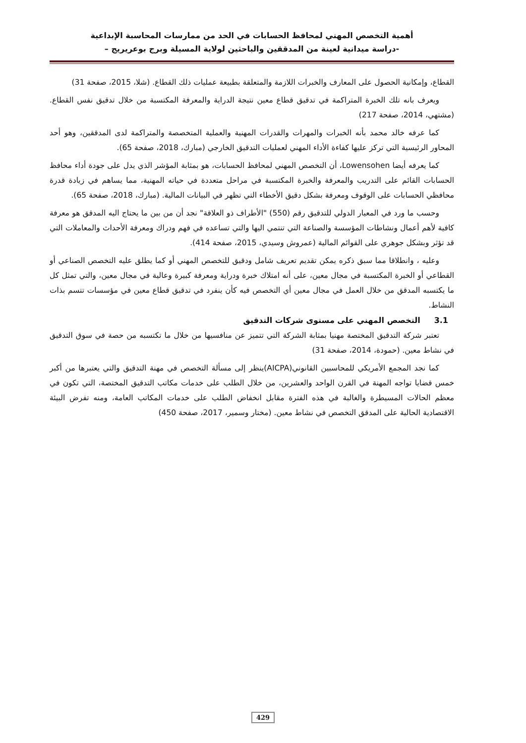أهمية التخصص المهني لمحافظ الحسابات في الحد من ممارسات المحاسبة الإبداعية
-دراسة ميدانية لعينة من المدققين والباحثين لولاية المسيلة وبرج بوعريريج –
القطاع، وإمكانية الحصول على المعارف والخبرات اللازمة والمتعلقة بطبيعة عمليات ذلك القطاع. (شلا، 2015، صفحة 31)
ويعرف بانه تلك الخبرة المتراكمة في تدقيق قطاع معين نتيجة الدراية والمعرفة المكتسبة من خلال تدقيق نفس القطاع. (مشتهي، 2014، صفحة 217)
كما عرفه خالد محمد بأنه الخبرات والمهرات والقدرات المهنية والعملية المتخصصة والمتراكمة لدى المدققين، وهو أحد المحاور الرئيسية التي تركز عليها كفاءة الأداء المهني لعمليات التدقيق الخارجي (مبارك، 2018، صفحة 65).
كما يعرفه أيضا Lowensohen، أن التخصص المهني لمحافظ الحسابات، هو بمثابة المؤشر الذي يدل على جودة أداء محافظ الحسابات القائم على التدريب والمعرفة والخبرة المكتسبة في مراحل متعددة في حياته المهنية، مما يساهم في زيادة قدرة محافظي الحسابات على الوقوف ومعرفة بشكل دقيق الأخطاء التي تظهر في البيانات المالية. (مبارك، 2018، صفحة 65).
وحسب ما ورد في المعيار الدولي للتدقيق رقم (550) "الأطراف ذو العلاقة" نجد أن من بين ما يحتاج اليه المدقق هو معرفة كافية لأهم أعمال ونشاطات المؤسسة والصناعة التي تنتمي اليها والتي تساعده في فهم ودراك ومعرفة الأحداث والمعاملات التي قد تؤثر وبشكل جوهري على القوائم المالية (عمروش وسيدي، 2015، صفحة 414).
وعليه ، وانطلاقا مما سبق ذكره يمكن تقديم تعريف شامل ودقيق للتخصص المهني أو كما يطلق عليه التخصص الصناعي أو القطاعي أو الخبرة المكتسبة في مجال معين، على أنه امتلاك خبرة ودراية ومعرفة كبيرة وعالية في مجال معين، والتي تمثل كل ما يكتسبه المدقق من خلال العمل في مجال معين أي التخصص فيه كأن ينفرد في تدقيق قطاع معين في مؤسسات تتسم بذات النشاط.
3.1 التخصص المهني على مستوى شركات التدقيق
تعتبر شركة التدقيق المختصة مهنيا بمثابة الشركة التي تتميز عن منافسيها من خلال ما تكتسبه من حصة في سوق التدقيق في نشاط معين. (حمودة، 2014، صفحة 31)
كما نجد المجمع الأمريكي للمحاسبين القانوني(AICPA)ينظر إلى مسألة التخصص في مهنة التدقيق والتي يعتبرها من أكبر خمس قضايا تواجه المهنة في القرن الواحد والعشرين، من خلال الطلب على خدمات مكاتب التدقيق المختصة، التي تكون في معظم الحالات المسيطرة والغالبة في هذه الفترة مقابل انخفاض الطلب على خدمات المكاتب العامة، ومنه تفرض البيئة الاقتصادية الحالية على المدقق التخصص في نشاط معين. (مختار وسمير، 2017، صفحة 450)
429